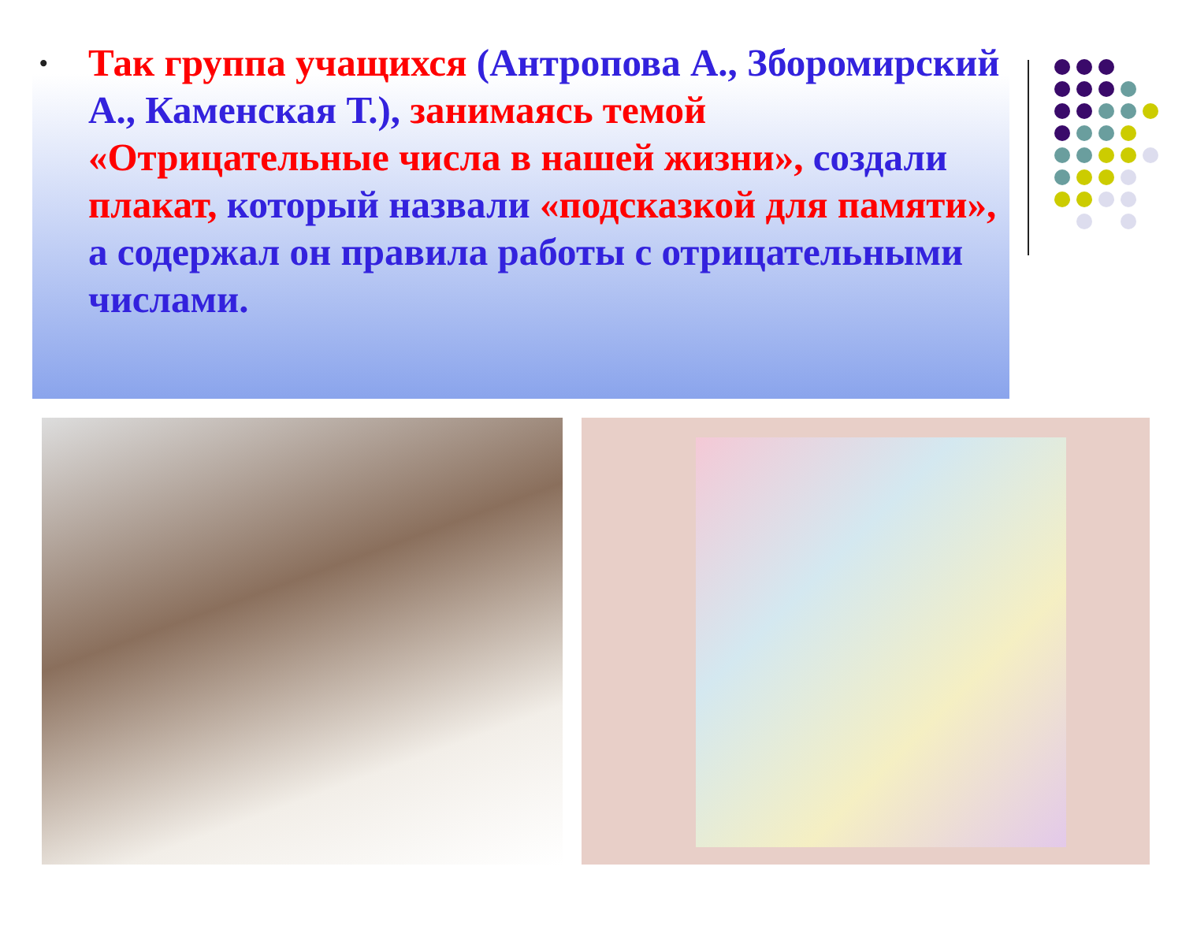• Так группа учащихся (Антропова А., Збороми­рский А., Каменская Т.), занимаясь темой «Отрицательные числа в нашей жизни», создали плакат, который назвали «подсказкой для памяти», а содержал он правила работы с отрицательными числами.